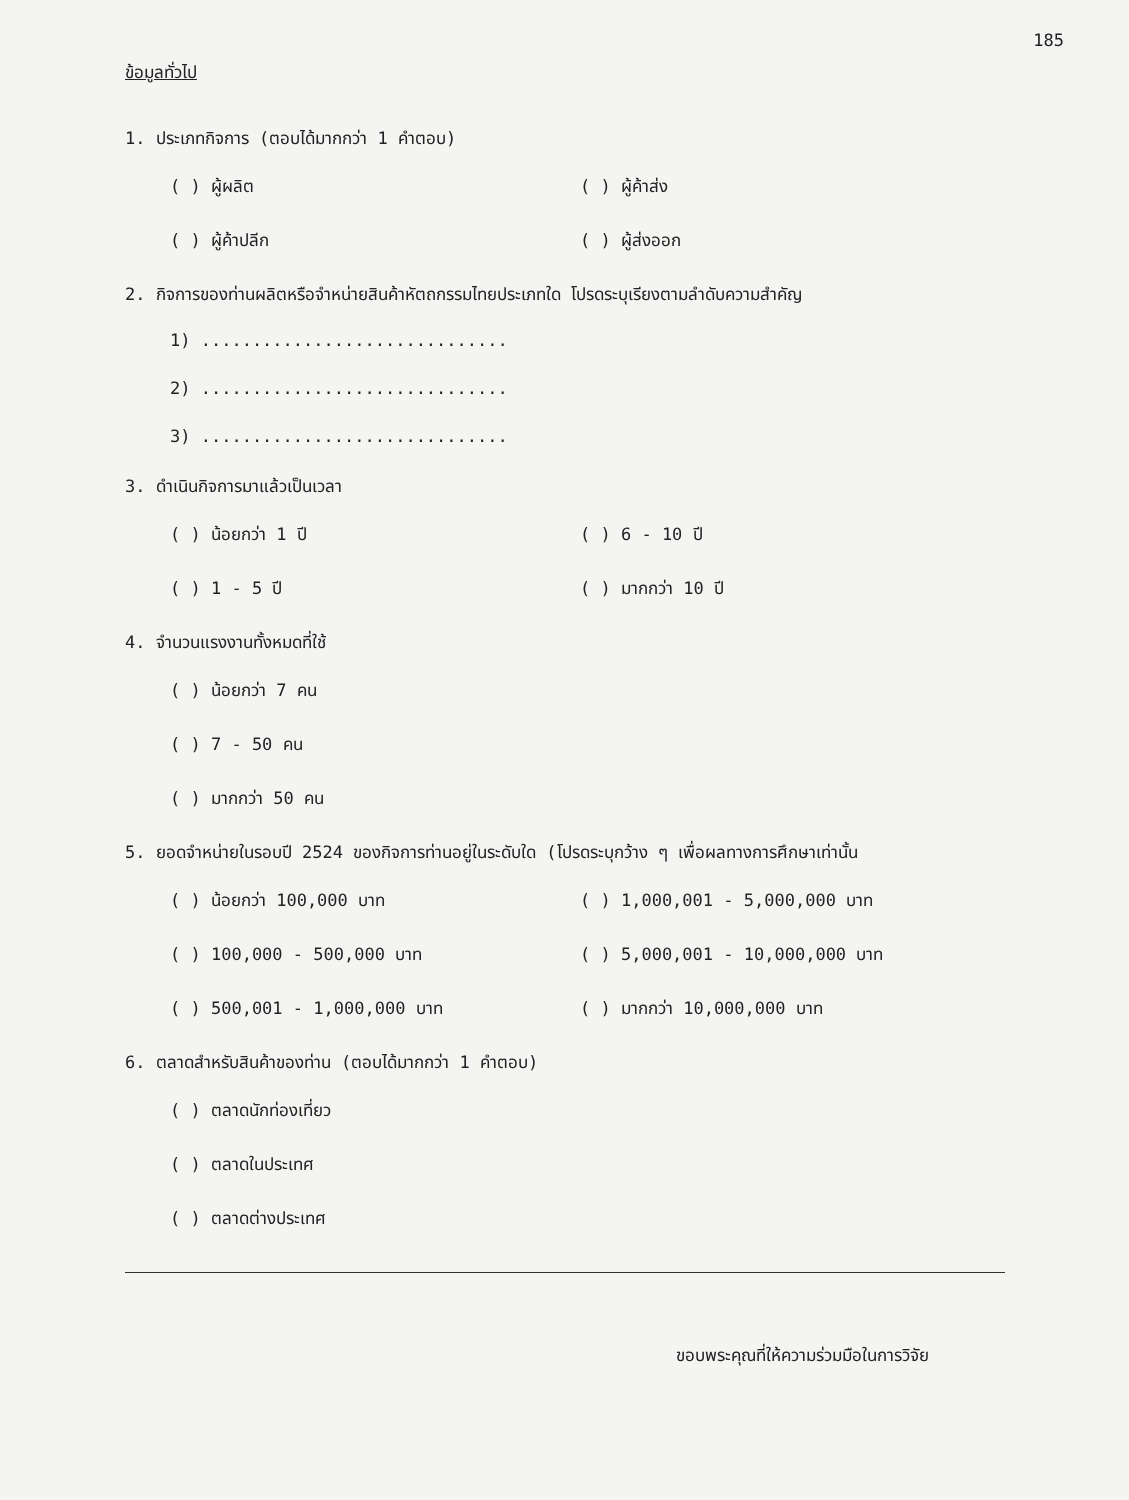185
ข้อมูลทั่วไป
1. ประเภทกิจการ (ตอบได้มากกว่า 1 คำตอบ)
( ) ผู้ผลิต ( ) ผู้ค้าส่ง
( ) ผู้ค้าปลีก ( ) ผู้ส่งออก
2. กิจการของท่านผลิตหรือจำหน่ายสินค้าหัตถกรรมไทยประเภทใด โปรดระบุเรียงตามลำดับความสำคัญ
1) ..............................
2) ..............................
3) ..............................
3. ดำเนินกิจการมาแล้วเป็นเวลา
( ) น้อยกว่า 1 ปี ( ) 6 - 10 ปี
( ) 1 - 5 ปี ( ) มากกว่า 10 ปี
4. จำนวนแรงงานทั้งหมดที่ใช้
( ) น้อยกว่า 7 คน
( ) 7 - 50 คน
( ) มากกว่า 50 คน
5. ยอดจำหน่ายในรอบปี 2524 ของกิจการท่านอยู่ในระดับใด (โปรดระบุกว้าง ๆ เพื่อผลทางการศึกษาเท่านั้น
( ) น้อยกว่า 100,000 บาท ( ) 1,000,001 - 5,000,000 บาท
( ) 100,000 - 500,000 บาท ( ) 5,000,001 - 10,000,000 บาท
( ) 500,001 - 1,000,000 บาท ( ) มากกว่า 10,000,000 บาท
6. ตลาดสำหรับสินค้าของท่าน (ตอบได้มากกว่า 1 คำตอบ)
( ) ตลาดนักท่องเที่ยว
( ) ตลาดในประเทศ
( ) ตลาดต่างประเทศ
ขอบพระคุณที่ให้ความร่วมมือในการวิจัย